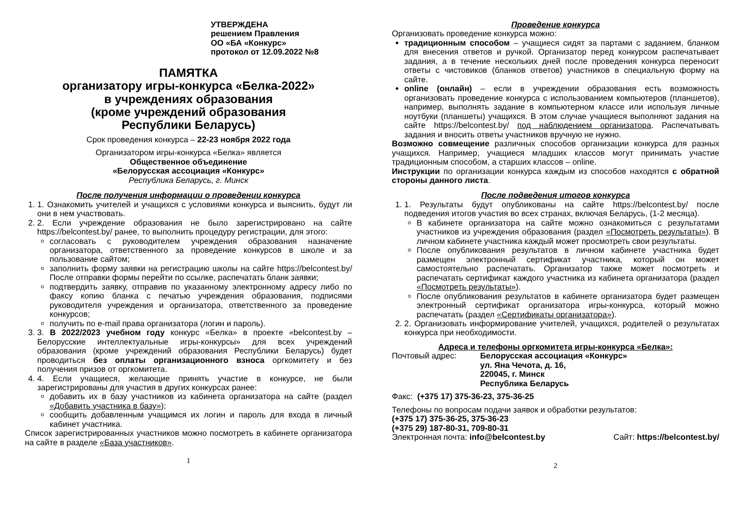УТВЕРЖДЕНА
решением Правления
ОО «БА «Конкурс»
протокол от 12.09.2022 №8
ПАМЯТКА
организатору игры-конкурса «Белка-2022»
в учреждениях образования
(кроме учреждений образования
Республики Беларусь)
Срок проведения конкурса – 22-23 ноября 2022 года
Организатором игры-конкурса «Белка» является
Общественное объединение
«Белорусская ассоциация «Конкурс»
Республика Беларусь, г. Минск
После получения информации о проведении конкурса
1. 1. Ознакомить учителей и учащихся с условиями конкурса и выяснить, будут ли они в нем участвовать.
2. 2. Если учреждение образования не было зарегистрировано на сайте https://belcontest.by/ ранее, то выполнить процедуру регистрации, для этого:
согласовать с руководителем учреждения образования назначение организатора, ответственного за проведение конкурсов в школе и за пользование сайтом;
заполнить форму заявки на регистрацию школы на сайте https://belcontest.by/ После отправки формы перейти по ссылке, распечатать бланк заявки;
подтвердить заявку, отправив по указанному электронному адресу либо по факсу копию бланка с печатью учреждения образования, подписями руководителя учреждения и организатора, ответственного за проведение конкурсов;
получить по e-mail права организатора (логин и пароль).
3. 3. В 2022/2023 учебном году конкурс «Белка» в проекте «belcontest.by – Белорусские интеллектуальные игры-конкурсы» для всех учреждений образования (кроме учреждений образования Республики Беларусь) будет проводиться без оплаты организационного взноса оргкомитету и без получения призов от оргкомитета.
4. 4. Если учащиеся, желающие принять участие в конкурсе, не были зарегистрированы для участия в других конкурсах ранее:
добавить их в базу участников из кабинета организатора на сайте (раздел «Добавить участника в базу»);
сообщить добавленным учащимся их логин и пароль для входа в личный кабинет участника.
Список зарегистрированных участников можно посмотреть в кабинете организатора на сайте в разделе «База участников».
1
Проведение конкурса
Организовать проведение конкурса можно:
традиционным способом – учащиеся сидят за партами с заданием, бланком для внесения ответов и ручкой. Организатор перед конкурсом распечатывает задания, а в течение нескольких дней после проведения конкурса переносит ответы с чистовиков (бланков ответов) участников в специальную форму на сайте.
online (онлайн) – если в учреждении образования есть возможность организовать проведение конкурса с использованием компьютеров (планшетов), например, выполнять задание в компьютерном классе или используя личные ноутбуки (планшеты) учащихся. В этом случае учащиеся выполняют задания на сайте https://belcontest.by/ под наблюдением организатора. Распечатывать задания и вносить ответы участников вручную не нужно.
Возможно совмещение различных способов организации конкурса для разных учащихся. Например, учащиеся младших классов могут принимать участие традиционным способом, а старших классов – online.
Инструкции по организации конкурса каждым из способов находятся с обратной стороны данного листа.
После подведения итогов конкурса
1. 1. Результаты будут опубликованы на сайте https://belcontest.by/ после подведения итогов участия во всех странах, включая Беларусь, (1-2 месяца).
В кабинете организатора на сайте можно ознакомиться с результатами участников из учреждения образования (раздел «Посмотреть результаты»). В личном кабинете участника каждый может просмотреть свои результаты.
После опубликования результатов в личном кабинете участника будет размещен электронный сертификат участника, который он может самостоятельно распечатать. Организатор также может посмотреть и распечатать сертификат каждого участника из кабинета организатора (раздел «Посмотреть результаты»).
После опубликования результатов в кабинете организатора будет размещен электронный сертификат организатора игры-конкурса, который можно распечатать (раздел «Сертификаты организатора»).
2. 2. Организовать информирование учителей, учащихся, родителей о результатах конкурса при необходимости.
Адреса и телефоны оргкомитета игры-конкурса «Белка»:
Почтовый адрес: Белорусская ассоциация «Конкурс»
ул. Яна Чечота, д. 16,
220045, г. Минск
Республика Беларусь
Факс: (+375 17) 375-36-23, 375-36-25
Телефоны по вопросам подачи заявок и обработки результатов:
(+375 17) 375-36-25, 375-36-23
(+375 29) 187-80-31, 709-80-31
Электронная почта: info@belcontest.by Сайт: https://belcontest.by/
2